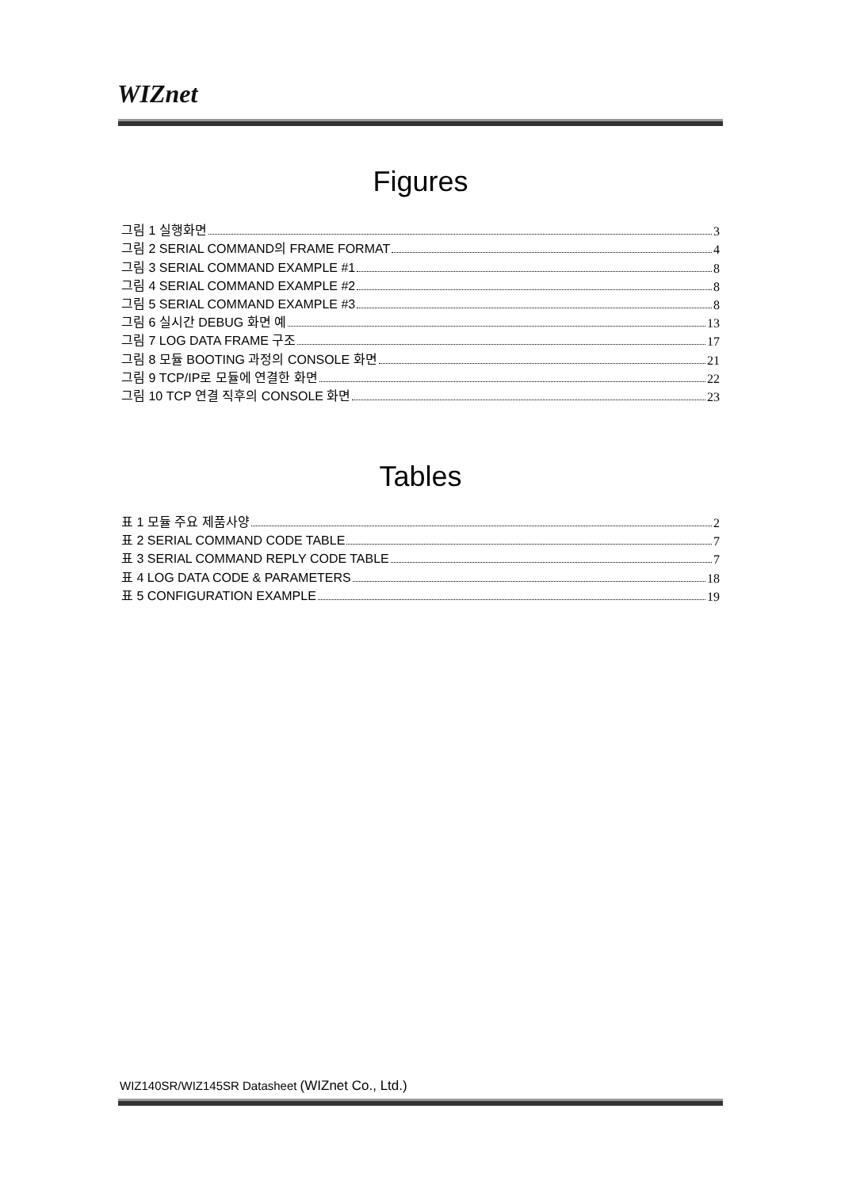WIZnet
Figures
그림 1 실행화면 3
그림 2 SERIAL COMMAND의 FRAME FORMAT 4
그림 3 SERIAL COMMAND EXAMPLE #1 8
그림 4 SERIAL COMMAND EXAMPLE #2 8
그림 5 SERIAL COMMAND EXAMPLE #3 8
그림 6 실시간 DEBUG 화면 예 13
그림 7 LOG DATA FRAME 구조 17
그림 8 모듈 BOOTING 과정의 CONSOLE 화면 21
그림 9 TCP/IP로 모듈에 연결한 화면 22
그림 10 TCP 연결 직후의 CONSOLE 화면 23
Tables
표 1 모듈 주요 제품사양 2
표 2 SERIAL COMMAND CODE TABLE 7
표 3 SERIAL COMMAND REPLY CODE TABLE 7
표 4 LOG DATA CODE & PARAMETERS 18
표 5 CONFIGURATION EXAMPLE 19
WIZ140SR/WIZ145SR Datasheet (WIZnet Co., Ltd.)